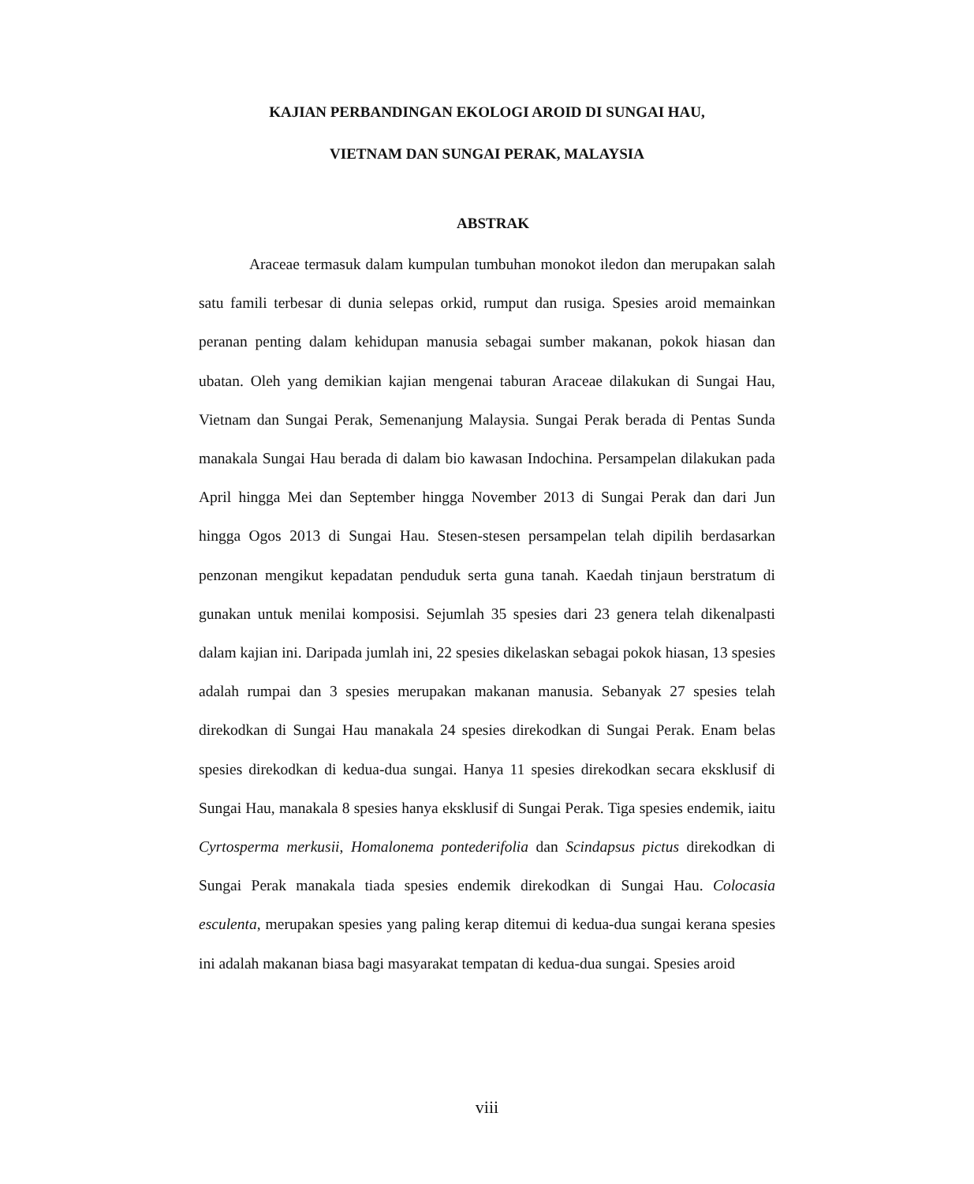KAJIAN PERBANDINGAN EKOLOGI AROID DI SUNGAI HAU,
VIETNAM DAN SUNGAI PERAK, MALAYSIA
ABSTRAK
Araceae termasuk dalam kumpulan tumbuhan monokot iledon dan merupakan salah satu famili terbesar di dunia selepas orkid, rumput dan rusiga. Spesies aroid memainkan peranan penting dalam kehidupan manusia sebagai sumber makanan, pokok hiasan dan ubatan. Oleh yang demikian kajian mengenai taburan Araceae dilakukan di Sungai Hau, Vietnam dan Sungai Perak, Semenanjung Malaysia. Sungai Perak berada di Pentas Sunda manakala Sungai Hau berada di dalam bio kawasan Indochina. Persampelan dilakukan pada April hingga Mei dan September hingga November 2013 di Sungai Perak dan dari Jun hingga Ogos 2013 di Sungai Hau. Stesen-stesen persampelan telah dipilih berdasarkan penzonan mengikut kepadatan penduduk serta guna tanah. Kaedah tinjaun berstratum di gunakan untuk menilai komposisi. Sejumlah 35 spesies dari 23 genera telah dikenalpasti dalam kajian ini. Daripada jumlah ini, 22 spesies dikelaskan sebagai pokok hiasan, 13 spesies adalah rumpai dan 3 spesies merupakan makanan manusia. Sebanyak 27 spesies telah direkodkan di Sungai Hau manakala 24 spesies direkodkan di Sungai Perak. Enam belas spesies direkodkan di kedua-dua sungai. Hanya 11 spesies direkodkan secara eksklusif di Sungai Hau, manakala 8 spesies hanya eksklusif di Sungai Perak. Tiga spesies endemik, iaitu Cyrtosperma merkusii, Homalonema pontederifolia dan Scindapsus pictus direkodkan di Sungai Perak manakala tiada spesies endemik direkodkan di Sungai Hau. Colocasia esculenta, merupakan spesies yang paling kerap ditemui di kedua-dua sungai kerana spesies ini adalah makanan biasa bagi masyarakat tempatan di kedua-dua sungai. Spesies aroid
viii